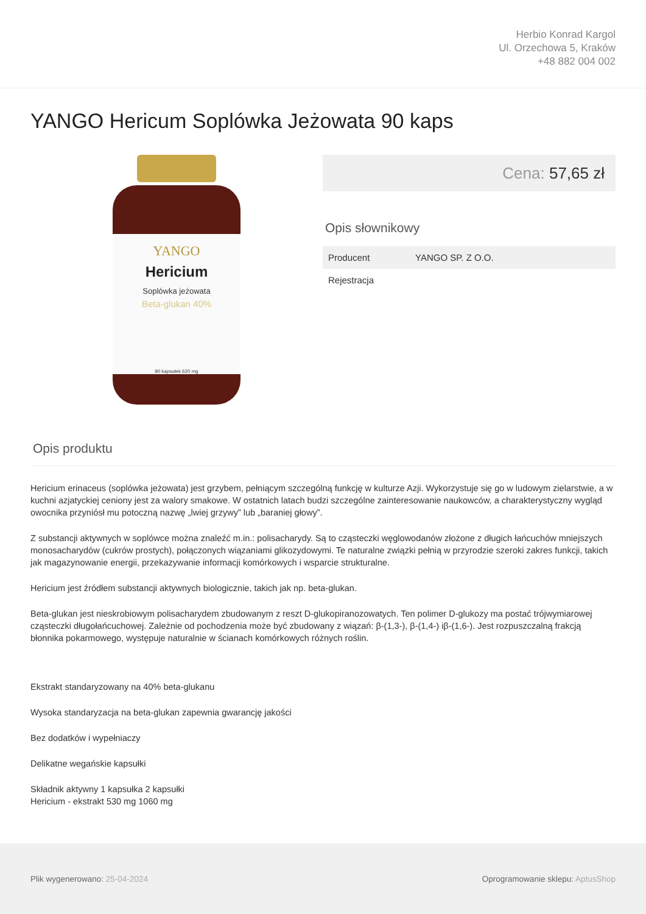Herbio Konrad Kargol
Ul. Orzechowa 5, Kraków
+48 882 004 002
YANGO Hericum Soplówka Jeżowata 90 kaps
Hericium
Soplówka jeżowata
Beta-glukan 40%
YANGO
90 kapsułek 620 mg
Cena: 57,65 zł
Opis słownikowy
| Producent | YANGO SP. Z O.O. |
| Rejestracja | |
Opis produktu
Hericium erinaceus (soplówka jeżowata) jest grzybem, pełniącym szczególną funkcję w kulturze Azji. Wykorzystuje się go w ludowym zielarstwie, a w kuchni azjatyckiej ceniony jest za walory smakowe. W ostatnich latach budzi szczególne zainteresowanie naukowców, a charakterystyczny wygląd owocnika przyniósł mu potoczną nazwę „lwiej grzywy” lub „baraniej głowy”.
Z substancji aktywnych w soplówce można znaleźć m.in.: polisacharydy. Są to cząsteczki węglowodanów złożone z długich łańcuchów mniejszych monosacharydów (cukrów prostych), połączonych wiązaniami glikozydowymi. Te naturalne związki pełnią w przyrodzie szeroki zakres funkcji, takich jak magazynowanie energii, przekazywanie informacji komórkowych i wsparcie strukturalne.
Hericium jest źródłem substancji aktywnych biologicznie, takich jak np. beta-glukan.
Beta-glukan jest nieskrobiowym polisacharydem zbudowanym z reszt D-glukopiranozowatych. Ten polimer D-glukozy ma postać trójwymiarowej cząsteczki długołańcuchowej. Zależnie od pochodzenia może być zbudowany z wiązań: β-(1,3-), β-(1,4-) iβ-(1,6-). Jest rozpuszczalną frakcją błonnika pokarmowego, występuje naturalnie w ścianach komórkowych różnych roślin.
Ekstrakt standaryzowany na 40% beta-glukanu
Wysoka standaryzacja na beta-glukan zapewnia gwarancję jakości
Bez dodatków i wypełniaczy
Delikatne wegańskie kapsułki
Składnik aktywny 1 kapsułka 2 kapsułki
Hericium - ekstrakt 530 mg 1060 mg
Plik wygenerowano: 25-04-2024
Oprogramowanie sklepu: AptusShop